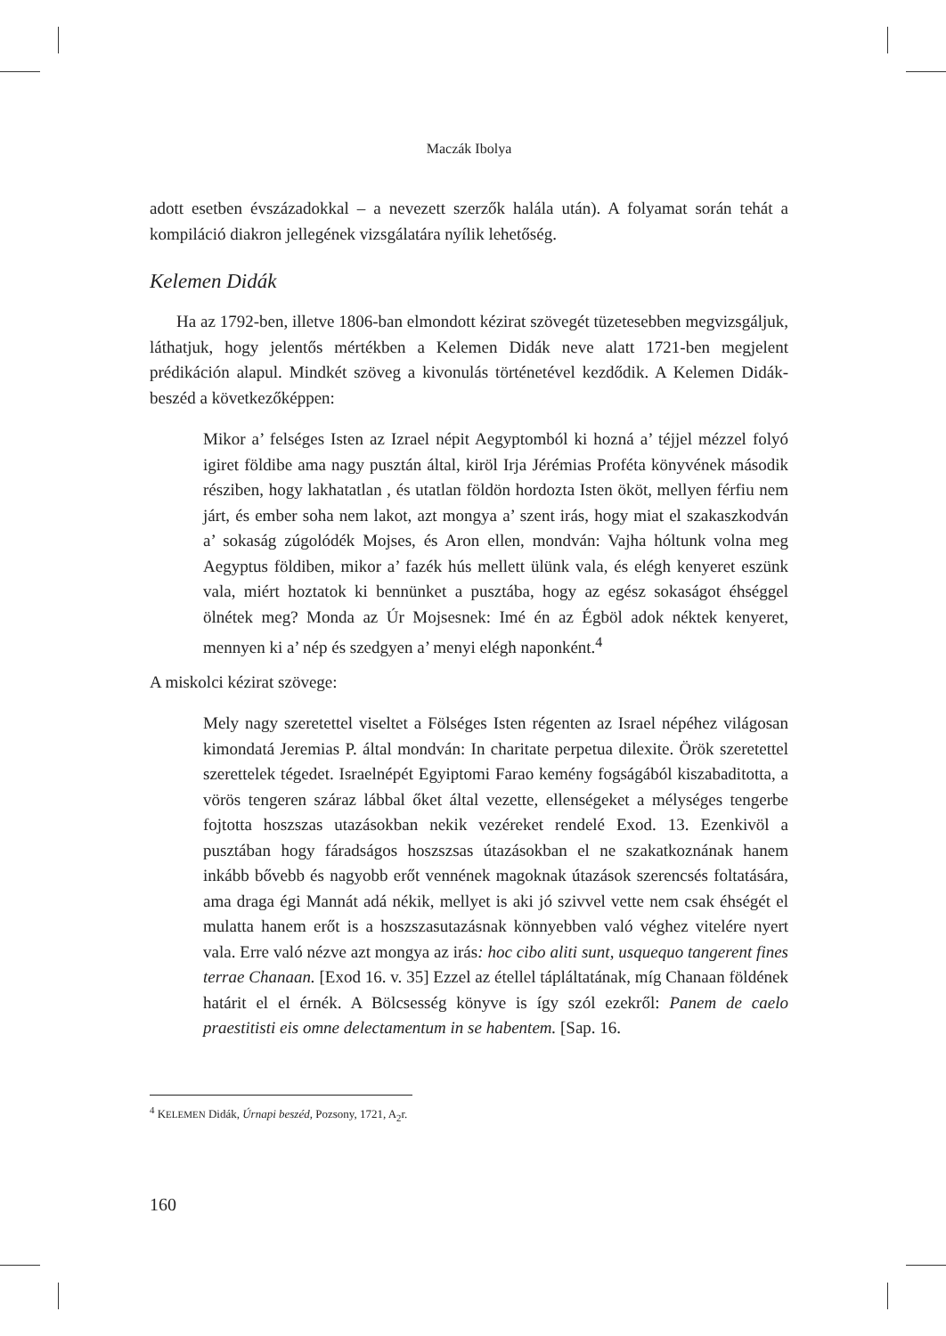Maczák Ibolya
adott esetben évszázadokkal – a nevezett szerzők halála után). A folyamat során tehát a kompiláció diakron jellegének vizsgálatára nyílik lehetőség.
Kelemen Didák
Ha az 1792-ben, illetve 1806-ban elmondott kézirat szövegét tüzetesebben megvizsgáljuk, láthatjuk, hogy jelentős mértékben a Kelemen Didák neve alatt 1721-ben megjelent prédikáción alapul. Mindkét szöveg a kivonulás történetével kezdődik. A Kelemen Didák-beszéd a következőképpen:
Mikor a’ felséges Isten az Izrael népit Aegyptomból ki hozná a’ téjjel méz­zel folyó igiret földibe ama nagy pusztán által, kiröl Irja Jérémias Proféta könyvének második résziben, hogy lakhatatlan , és utatlan földön hordozta Isten ököt, mellyen férfiu nem járt, és ember soha nem lakot, azt mongya a’ szent irás, hogy miat el szakaszkodván a’ sokaság zúgolódék Mojses, és Aron ellen, mondván: Vajha hóltunk volna meg Aegyptus földiben, mikor a’ fazék hús mellett ülünk vala, és elégh kenyeret eszünk vala, miért hozta­tok ki bennünket a pusztába, hogy az egész sokaságot éhséggel ölnétek meg? Monda az Úr Mojsesnek: Imé én az Égböl adok néktek kenyeret, mennyen ki a’ nép és szedgyen a’ menyi elégh naponként.<sup>4</sup>
A miskolci kézirat szövege:
Mely nagy szeretettel viseltet a Fölséges Isten régenten az Israel népéhez világosan kimondatá Jeremias P. által mondván: In charitate perpetua dilexite. Örök szeretettel szerettelek tégedet. Israelnépét Egyiptomi Farao kemény fogságából kiszabaditotta, a vörös tengeren száraz lábbal őket által vezette, ellenségeket a mélységes tengerbe fojtotta hoszszas utazásokban nekik vezéreket rendelé Exod. 13. Ezenkivöl a pusztában hogy fáradságos hoszszsas útazásokban el ne szakatkoznának hanem inkább bővebb és na­gyobb erőt vennének magoknak útazások szerencsés foltatására, ama draga égi Mannát adá nékik, mellyet is aki jó szivvel vette nem csak éhségét el mulatta hanem erőt is a hoszszasutazásnak könnyebben való véghez vitelé­re nyert vala. Erre való nézve azt mongya az irás: hoc cibo aliti sunt, usquequo tangerent fines terrae Chanaan. [Exod 16. v. 35] Ezzel az étellel tápláltatának, míg Chanaan földének határit el el érnék. A Bölcsesség könyve is így szól ezekről: Panem de caelo praestitisti eis omne delectamentum in se habentem. [Sap. 16.
<sup>4</sup> KELEMEN Didák, Úrnapi beszéd, Pozsony, 1721, A<sub>2</sub>r.
160